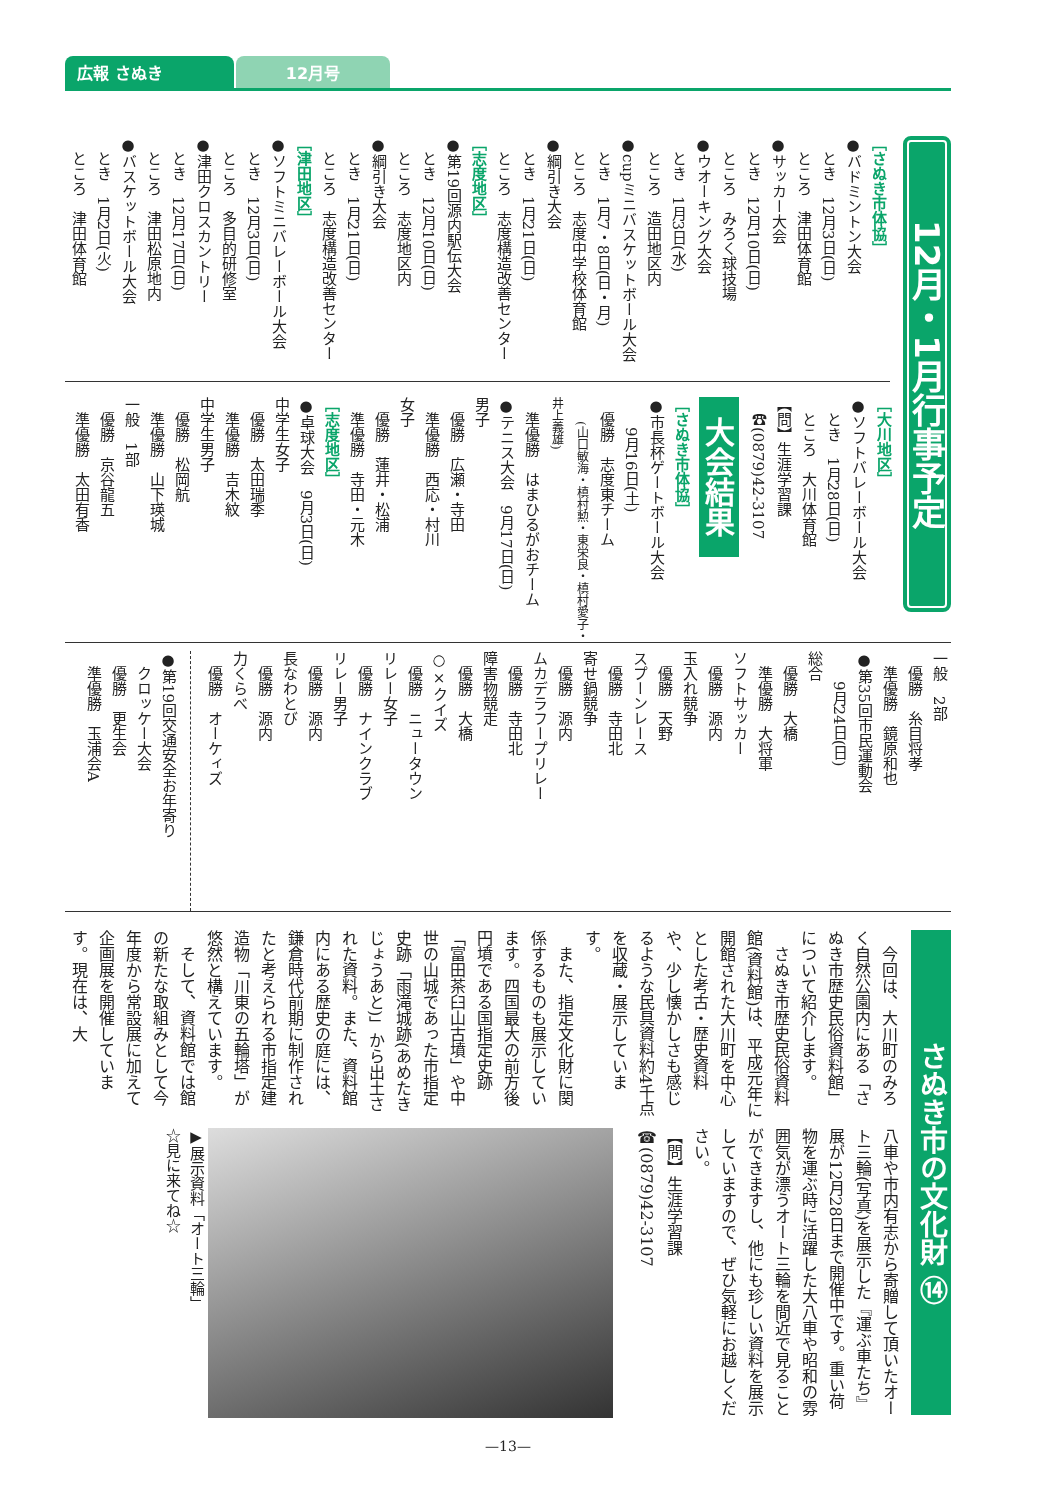広報 さぬき
12月号
12月・1月行事予定
［さぬき市体協］
●バドミントン大会
　とき　12月3日(日)
　ところ　津田体育館
●サッカー大会
　とき　12月10日(日)
　ところ　みろく球技場
●ウオーキング大会
　とき　1月3日(水)
　ところ　造田地区内
●cupミニバスケットボール大会
　とき　1月7・8日(日・月)
　ところ　志度中学校体育館
●綱引き大会
　とき　1月21日(日)
　ところ　志度構造改善センター
［志度地区］
●第19回源内駅伝大会
　とき　12月10日(日)
　ところ　志度地区内
●綱引き大会
　とき　1月21日(日)
　ところ　志度構造改善センター
［津田地区］
●ソフトミニバレーボール大会
　とき　12月3日(日)
　ところ　多目的研修室
●津田クロスカントリー
　とき　12月17日(日)
　ところ　津田松原地内
●バスケットボール大会
　とき　1月2日(火)
　ところ　津田体育館
［大川地区］
●ソフトバレーボール大会
　とき　1月28日(日)
　ところ　大川体育館
【問】生涯学習課
　☎(0879)42-3107
大会結果
［さぬき市体協］
●市長杯ゲートボール大会
　　9月16日(土)
　優勝　志度東チーム
　　(山口敏海・槙村勲・東栄良・槙村愛子・井上義雄)
　準優勝　はまひるがおチーム
●テニス大会　9月17日(日)
男子
　優勝　広瀬・寺田
　準優勝　西応・村川
女子
　優勝　蓮井・松浦
　準優勝　寺田・元木
［志度地区］
●卓球大会　9月3日(日)
中学生女子
　優勝　太田瑞季
　準優勝　吉木紋
中学生男子
　優勝　松岡航
　準優勝　山下瑛城
一般　1部
　優勝　京谷龍五
　準優勝　太田有香
一般　2部
　優勝　糸目将孝
　準優勝　鏡原和也
●第35回市民運動会
　　9月24日(日)
総合
　優勝　大橋
　準優勝　大将軍
ソフトサッカー
　優勝　源内
玉入れ競争
　優勝　天野
スプーンレース
　優勝　寺田北
寄せ鍋競争
　優勝　源内
ムカデラフープリレー
　優勝　寺田北
障害物競走
　優勝　大橋
○×クイズ
　優勝　ニュータウン
リレー女子
　優勝　ナインクラブ
リレー男子
　優勝　源内
長なわとび
　優勝　源内
力くらべ
　優勝　オーケィズ
●第19回交通安全お年寄り
　クロッケー大会
　優勝　更生会
　準優勝　玉浦会A
さぬき市の文化財 ⑭
　今回は、大川町のみろく自然公園内にある「さぬき市歴史民俗資料館」について紹介します。
　さぬき市歴史民俗資料館(資料館)は、平成元年に開館された大川町を中心とした考古・歴史資料や、少し懐かしさも感じるような民具資料約4千点を収蔵・展示しています。
　また、指定文化財に関係するものも展示しています。四国最大の前方後円墳である国指定史跡「富田茶臼山古墳」や中世の山城であった市指定史跡「雨滝城跡(あめたきじょうあと)」から出土された資料。また、資料館内にある歴史の庭には、鎌倉時代前期に制作されたと考えられる市指定建造物「川東の五輪塔」が悠然と構えています。
　そして、資料館では館の新たな取組みとして今年度から常設展に加えて企画展を開催しています。現在は、大
八車や市内有志から寄贈して頂いたオート三輪(写真)を展示した『運ぶ車たち』展が12月28日まで開催中です。重い荷物を運ぶ時に活躍した大八車や昭和の雰囲気が漂うオート三輪を間近で見ることができますし、他にも珍しい資料を展示していますので、ぜひ気軽にお越しください。
【問】生涯学習課
☎(0879)42-3107
▶展示資料「オート三輪」
☆見に来てね☆
—13—